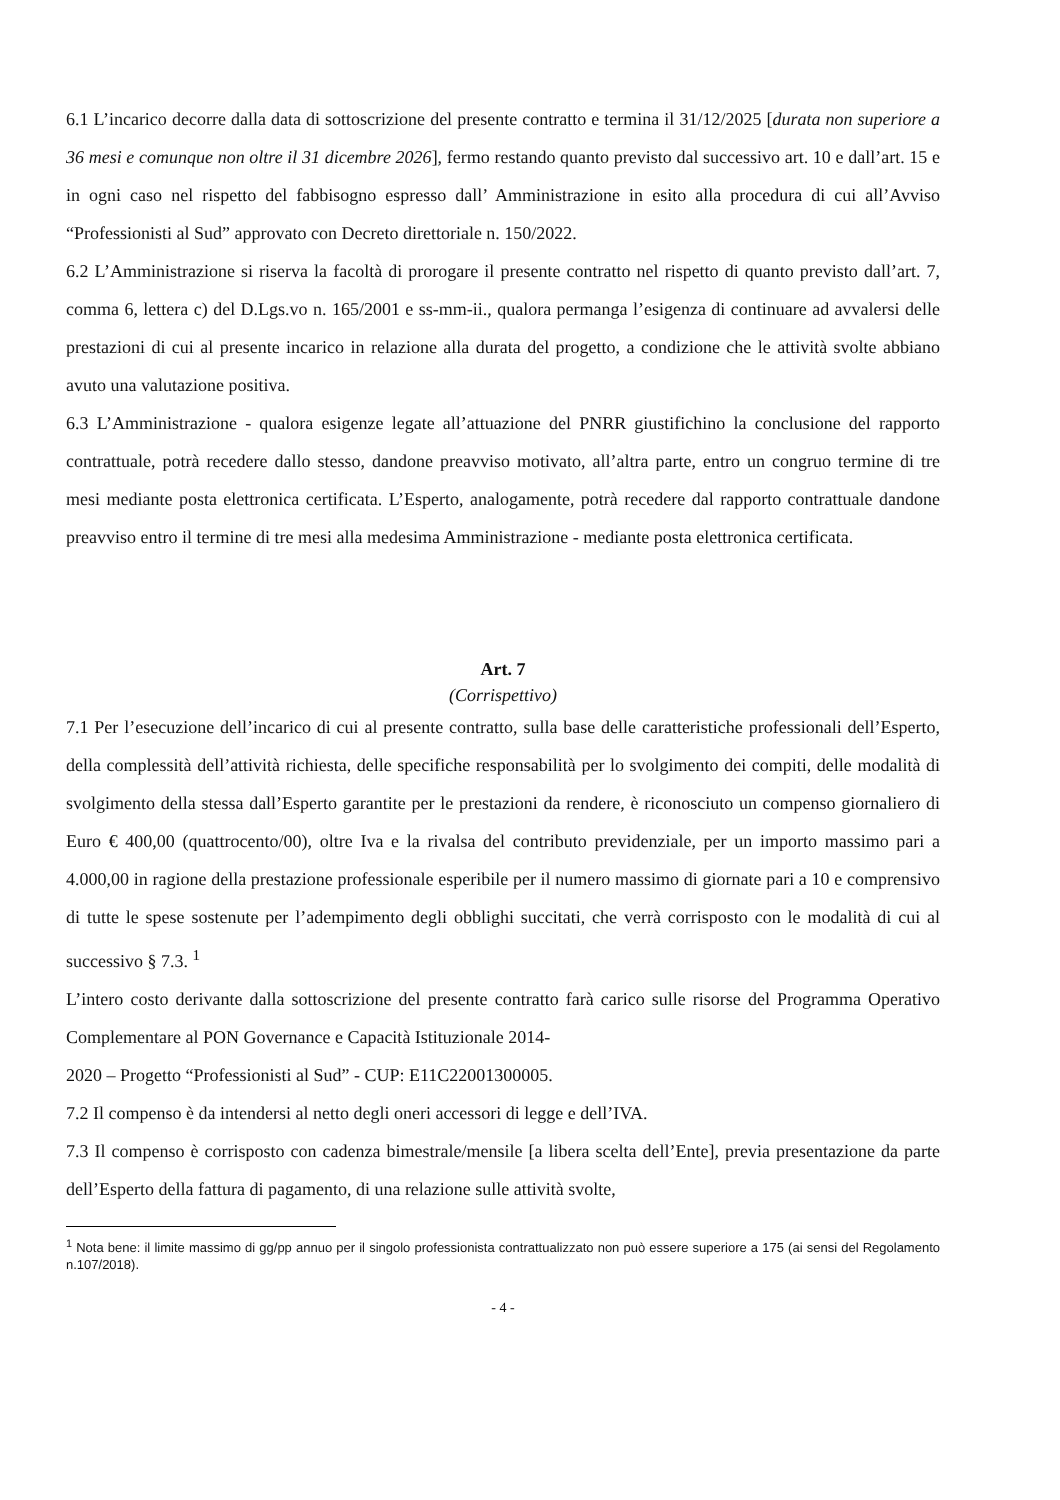6.1 L’incarico decorre dalla data di sottoscrizione del presente contratto e termina il 31/12/2025 [durata non superiore a 36 mesi e comunque non oltre il 31 dicembre 2026], fermo restando quanto previsto dal successivo art. 10 e dall’art. 15 e in ogni caso nel rispetto del fabbisogno espresso dall’ Amministrazione in esito alla procedura di cui all’Avviso “Professionisti al Sud” approvato con Decreto direttoriale n. 150/2022.
6.2 L’Amministrazione si riserva la facoltà di prorogare il presente contratto nel rispetto di quanto previsto dall’art. 7, comma 6, lettera c) del D.Lgs.vo n. 165/2001 e ss-mm-ii., qualora permanga l’esigenza di continuare ad avvalersi delle prestazioni di cui al presente incarico in relazione alla durata del progetto, a condizione che le attività svolte abbiano avuto una valutazione positiva.
6.3 L’Amministrazione - qualora esigenze legate all’attuazione del PNRR giustifichino la conclusione del rapporto contrattuale, potrà recedere dallo stesso, dandone preavviso motivato, all’altra parte, entro un congruo termine di tre mesi mediante posta elettronica certificata. L’Esperto, analogamente, potrà recedere dal rapporto contrattuale dandone preavviso entro il termine di tre mesi alla medesima Amministrazione - mediante posta elettronica certificata.
Art. 7
(Corrispettivo)
7.1 Per l’esecuzione dell’incarico di cui al presente contratto, sulla base delle caratteristiche professionali dell’Esperto, della complessità dell’attività richiesta, delle specifiche responsabilità per lo svolgimento dei compiti, delle modalità di svolgimento della stessa dall’Esperto garantite per le prestazioni da rendere, è riconosciuto un compenso giornaliero di Euro € 400,00 (quattrocento/00), oltre Iva e la rivalsa del contributo previdenziale, per un importo massimo pari a 4.000,00 in ragione della prestazione professionale esperibile per il numero massimo di giornate pari a 10 e comprensivo di tutte le spese sostenute per l’adempimento degli obblighi succitati, che verrà corrisposto con le modalità di cui al successivo § 7.3. <sup>1</sup>
L’intero costo derivante dalla sottoscrizione del presente contratto farà carico sulle risorse del Programma Operativo Complementare al PON Governance e Capacità Istituzionale 2014-
2020 – Progetto “Professionisti al Sud” - CUP: E11C22001300005.
7.2 Il compenso è da intendersi al netto degli oneri accessori di legge e dell’IVA.
7.3 Il compenso è corrisposto con cadenza bimestrale/mensile [a libera scelta dell’Ente], previa presentazione da parte dell’Esperto della fattura di pagamento, di una relazione sulle attività svolte,
<sup>1</sup> Nota bene: il limite massimo di gg/pp annuo per il singolo professionista contrattualizzato non può essere superiore a 175 (ai sensi del Regolamento n.107/2018).
- 4 -